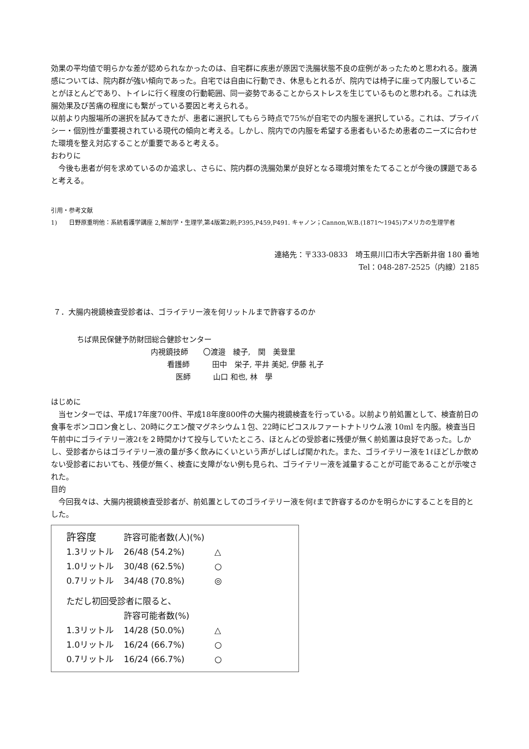効果の平均値で明らかな差が認められなかったのは、自宅群に疾患が原因で洗腸状態不良の症例があったためと思われる。腹満感については、院内群が強い傾向であった。自宅では自由に行動でき、休息もとれるが、院内では椅子に座って内服していることがほとんどであり、トイレに行く程度の行動範囲、同一姿勢であることからストレスを生じているものと思われる。これは洗腸効果及び苦痛の程度にも繋がっている要因と考えられる。
以前より内服場所の選択を試みてきたが、患者に選択してもらう時点で75%が自宅での内服を選択している。これは、プライバシー・個別性が重要視されている現代の傾向と考える。しかし、院内での内服を希望する患者もいるため患者のニーズに合わせた環境を整え対応することが重要であると考える。
おわりに
今後も患者が何を求めているのか追求し、さらに、院内群の洗腸効果が良好となる環境対策をたてることが今後の課題であると考える。
引用・参考文献
1)　　日野原重明他：系統看護学講座 2,解剖学・生理学,第4版第2刷;P395,P459,P491. キャノン；Cannon,W.B.(1871～1945)アメリカの生理学者
連絡先：〒333-0833　埼玉県川口市大字西新井宿 180 番地
Tel：048-287-2525（内線）2185
７．大腸内視鏡検査受診者は、ゴライテリー液を何リットルまで許容するのか
ちば県民保健予防財団総合健診センター
内視鏡技師　　〇渡邉　綾子,　関　美登里
看護師　　　田中　栄子, 平井 美妃, 伊藤 礼子
医師　　　山口 和也, 林　學
はじめに
当センターでは、平成17年度700件、平成18年度800件の大腸内視鏡検査を行っている。以前より前処置として、検査前日の食事をボンコロン食とし、20時にクエン酸マグネシウム１包、22時にピコスルファートナトリウム液 10ml を内服。検査当日午前中にゴライテリー液2ℓを２時間かけて投与していたところ、ほとんどの受診者に残便が無く前処置は良好であった。しかし、受診者からはゴライテリー液の量が多く飲みにくいという声がしばしば聞かれた。また、ゴライテリー液を1ℓほどしか飲めない受診者においても、残便が無く、検査に支障がない例も見られ、ゴライテリー液を減量することが可能であることが示唆された。
目的
今回我々は、大腸内視鏡検査受診者が、前処置としてのゴライテリー液を何ℓまで許容するのかを明らかにすることを目的とした。
| 許容度 | 許容可能者数(人)(%) | |
| --- | --- | --- |
| 1.3リットル | 26/48 (54.2%) | △ |
| 1.0リットル | 30/48 (62.5%) | ○ |
| 0.7リットル | 34/48 (70.8%) | ◎ |
| ただし初回受診者に限ると、 | | |
| | 許容可能者数(%) | |
| 1.3リットル | 14/28 (50.0%) | △ |
| 1.0リットル | 16/24 (66.7%) | ○ |
| 0.7リットル | 16/24 (66.7%) | ○ |